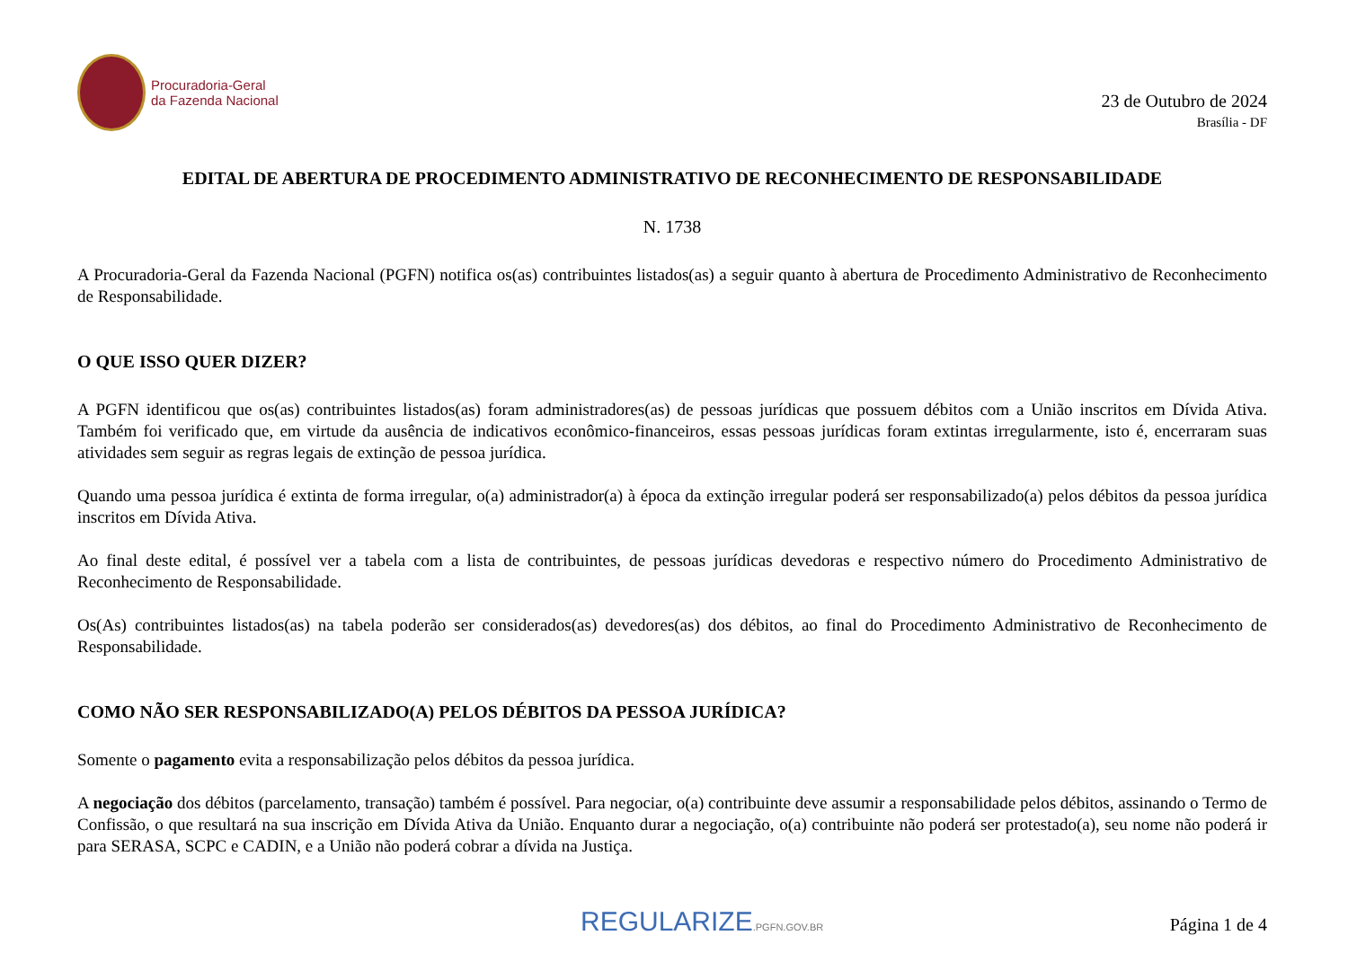Procuradoria-Geral
da Fazenda Nacional
23 de Outubro de 2024
Brasília - DF
EDITAL DE ABERTURA DE PROCEDIMENTO ADMINISTRATIVO DE RECONHECIMENTO DE RESPONSABILIDADE
N. 1738
A Procuradoria-Geral da Fazenda Nacional (PGFN) notifica os(as) contribuintes listados(as) a seguir quanto à abertura de Procedimento Administrativo de Reconhecimento de Responsabilidade.
O QUE ISSO QUER DIZER?
A PGFN identificou que os(as) contribuintes listados(as) foram administradores(as) de pessoas jurídicas que possuem débitos com a União inscritos em Dívida Ativa. Também foi verificado que, em virtude da ausência de indicativos econômico-financeiros, essas pessoas jurídicas foram extintas irregularmente, isto é, encerraram suas atividades sem seguir as regras legais de extinção de pessoa jurídica.
Quando uma pessoa jurídica é extinta de forma irregular, o(a) administrador(a) à época da extinção irregular poderá ser responsabilizado(a) pelos débitos da pessoa jurídica inscritos em Dívida Ativa.
Ao final deste edital, é possível ver a tabela com a lista de contribuintes, de pessoas jurídicas devedoras e respectivo número do Procedimento Administrativo de Reconhecimento de Responsabilidade.
Os(As) contribuintes listados(as) na tabela poderão ser considerados(as) devedores(as) dos débitos, ao final do Procedimento Administrativo de Reconhecimento de Responsabilidade.
COMO NÃO SER RESPONSABILIZADO(A) PELOS DÉBITOS DA PESSOA JURÍDICA?
Somente o pagamento evita a responsabilização pelos débitos da pessoa jurídica.
A negociação dos débitos (parcelamento, transação) também é possível. Para negociar, o(a) contribuinte deve assumir a responsabilidade pelos débitos, assinando o Termo de Confissão, o que resultará na sua inscrição em Dívida Ativa da União. Enquanto durar a negociação, o(a) contribuinte não poderá ser protestado(a), seu nome não poderá ir para SERASA, SCPC e CADIN, e a União não poderá cobrar a dívida na Justiça.
REGULARIZE.PGFN.GOV.BR
Página 1 de 4